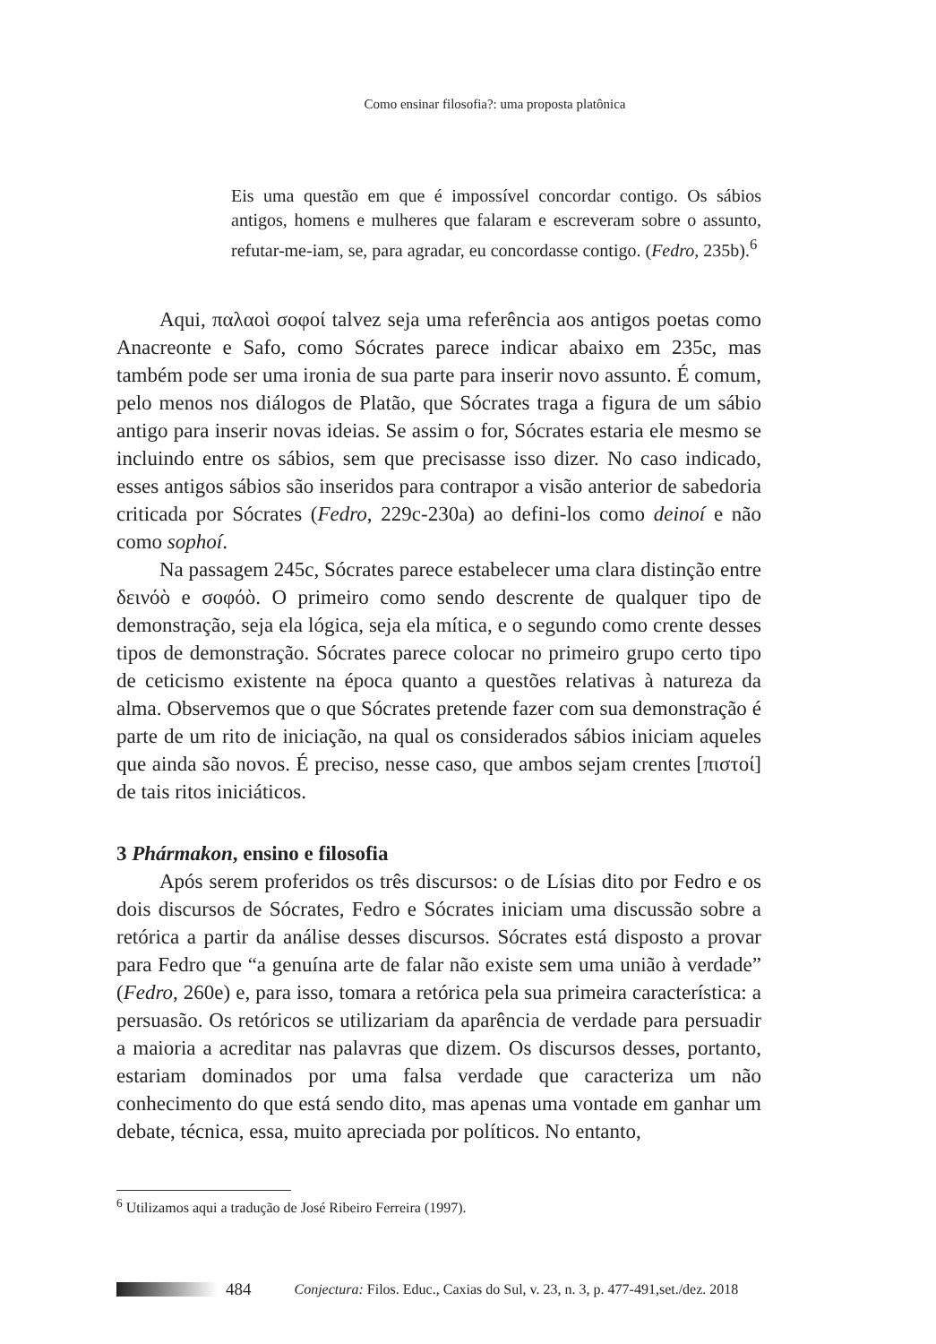Como ensinar filosofia?: uma proposta platônica
Eis uma questão em que é impossível concordar contigo. Os sábios antigos, homens e mulheres que falaram e escreveram sobre o assunto, refutar-me-iam, se, para agradar, eu concordasse contigo. (Fedro, 235b).<sup>6</sup>
Aqui, παλαοὶ σοφοί talvez seja uma referência aos antigos poetas como Anacreonte e Safo, como Sócrates parece indicar abaixo em 235c, mas também pode ser uma ironia de sua parte para inserir novo assunto. É comum, pelo menos nos diálogos de Platão, que Sócrates traga a figura de um sábio antigo para inserir novas ideias. Se assim o for, Sócrates estaria ele mesmo se incluindo entre os sábios, sem que precisasse isso dizer. No caso indicado, esses antigos sábios são inseridos para contrapor a visão anterior de sabedoria criticada por Sócrates (Fedro, 229c-230a) ao defini-los como deinoí e não como sophoí.
Na passagem 245c, Sócrates parece estabelecer uma clara distinção entre δεινόὸ e σοφόὸ. O primeiro como sendo descrente de qualquer tipo de demonstração, seja ela lógica, seja ela mítica, e o segundo como crente desses tipos de demonstração. Sócrates parece colocar no primeiro grupo certo tipo de ceticismo existente na época quanto a questões relativas à natureza da alma. Observemos que o que Sócrates pretende fazer com sua demonstração é parte de um rito de iniciação, na qual os considerados sábios iniciam aqueles que ainda são novos. É preciso, nesse caso, que ambos sejam crentes [πιστοί] de tais ritos iniciáticos.
3 Phármakon, ensino e filosofia
Após serem proferidos os três discursos: o de Lísias dito por Fedro e os dois discursos de Sócrates, Fedro e Sócrates iniciam uma discussão sobre a retórica a partir da análise desses discursos. Sócrates está disposto a provar para Fedro que “a genuína arte de falar não existe sem uma união à verdade” (Fedro, 260e) e, para isso, tomara a retórica pela sua primeira característica: a persuasão. Os retóricos se utilizariam da aparência de verdade para persuadir a maioria a acreditar nas palavras que dizem. Os discursos desses, portanto, estariam dominados por uma falsa verdade que caracteriza um não conhecimento do que está sendo dito, mas apenas uma vontade em ganhar um debate, técnica, essa, muito apreciada por políticos. No entanto,
<sup>6</sup> Utilizamos aqui a tradução de José Ribeiro Ferreira (1997).
484 Conjectura: Filos. Educ., Caxias do Sul, v. 23, n. 3, p. 477-491,set./dez. 2018